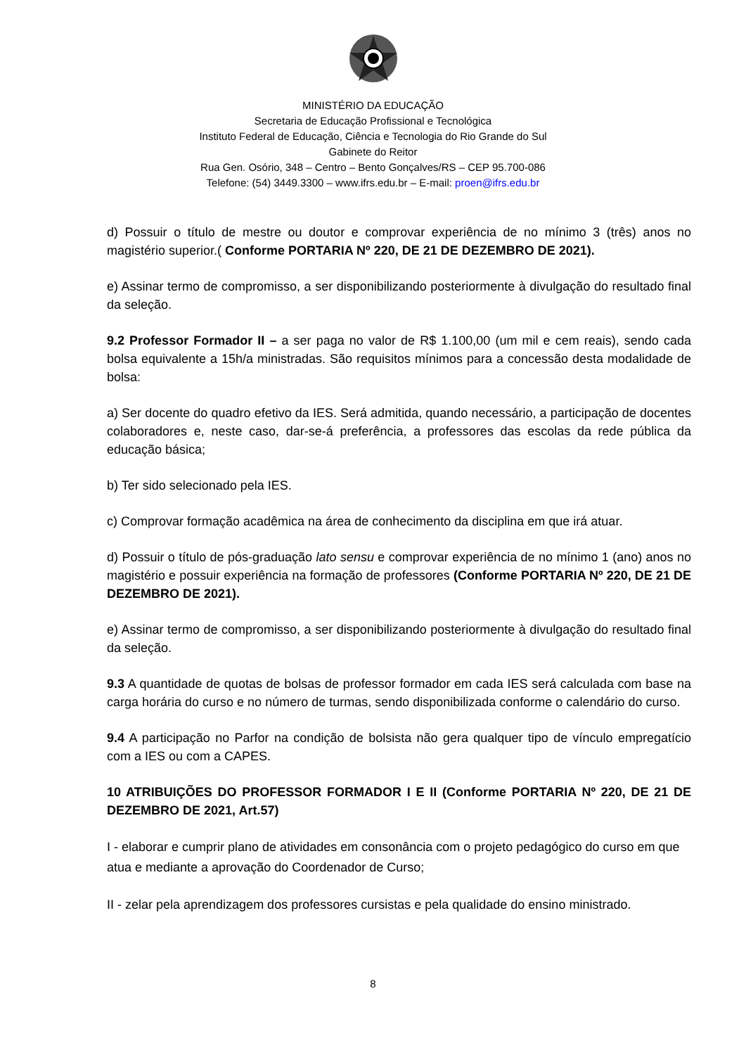MINISTÉRIO DA EDUCAÇÃO
Secretaria de Educação Profissional e Tecnológica
Instituto Federal de Educação, Ciência e Tecnologia do Rio Grande do Sul
Gabinete do Reitor
Rua Gen. Osório, 348 – Centro – Bento Gonçalves/RS – CEP 95.700-086
Telefone: (54) 3449.3300 – www.ifrs.edu.br – E-mail: proen@ifrs.edu.br
d) Possuir o título de mestre ou doutor e comprovar experiência de no mínimo 3 (três) anos no magistério superior.( Conforme PORTARIA Nº 220, DE 21 DE DEZEMBRO DE 2021).
e) Assinar termo de compromisso, a ser disponibilizando posteriormente à divulgação do resultado final da seleção.
9.2 Professor Formador II – a ser paga no valor de R$ 1.100,00 (um mil e cem reais), sendo cada bolsa equivalente a 15h/a ministradas. São requisitos mínimos para a concessão desta modalidade de bolsa:
a) Ser docente do quadro efetivo da IES. Será admitida, quando necessário, a participação de docentes colaboradores e, neste caso, dar-se-á preferência, a professores das escolas da rede pública da educação básica;
b) Ter sido selecionado pela IES.
c) Comprovar formação acadêmica na área de conhecimento da disciplina em que irá atuar.
d) Possuir o título de pós-graduação lato sensu e comprovar experiência de no mínimo 1 (ano) anos no magistério e possuir experiência na formação de professores (Conforme PORTARIA Nº 220, DE 21 DE DEZEMBRO DE 2021).
e) Assinar termo de compromisso, a ser disponibilizando posteriormente à divulgação do resultado final da seleção.
9.3 A quantidade de quotas de bolsas de professor formador em cada IES será calculada com base na carga horária do curso e no número de turmas, sendo disponibilizada conforme o calendário do curso.
9.4 A participação no Parfor na condição de bolsista não gera qualquer tipo de vínculo empregatício com a IES ou com a CAPES.
10 ATRIBUIÇÕES DO PROFESSOR FORMADOR I E II (Conforme PORTARIA Nº 220, DE 21 DE DEZEMBRO DE 2021, Art.57)
I - elaborar e cumprir plano de atividades em consonância com o projeto pedagógico do curso em que atua e mediante a aprovação do Coordenador de Curso;
II - zelar pela aprendizagem dos professores cursistas e pela qualidade do ensino ministrado.
8